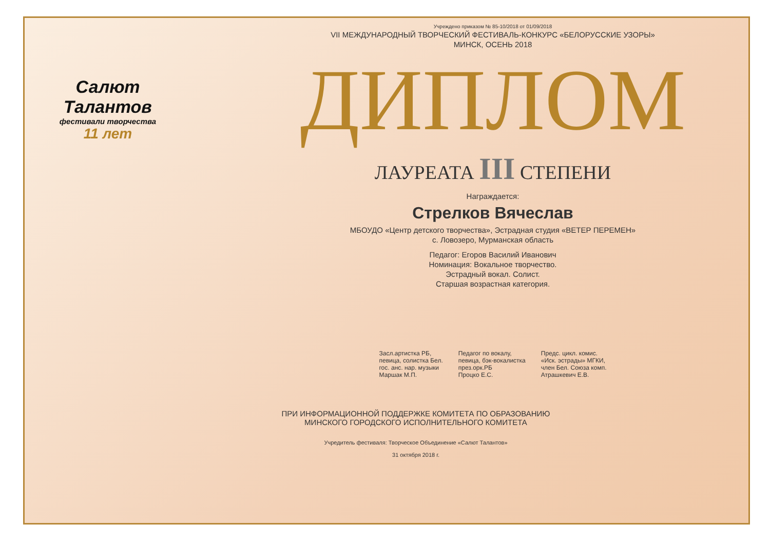Салют Талантов
фестивали творчества
11 лет
Учреждено приказом № 85-10/2018 от 01/09/2018
VII МЕЖДУНАРОДНЫЙ ТВОРЧЕСКИЙ ФЕСТИВАЛЬ-КОНКУРС «БЕЛОРУССКИЕ УЗОРЫ»
МИНСК, ОСЕНЬ 2018
ДИПЛОМ
ЛАУРЕАТА III СТЕПЕНИ
Награждается:
Стрелков Вячеслав
МБОУДО «Центр детского творчества», Эстрадная студия «ВЕТЕР ПЕРЕМЕН»
с. Ловозеро, Мурманская область
Педагог: Егоров Василий Иванович
Номинация: Вокальное творчество.
Эстрадный вокал. Солист.
Старшая возрастная категория.
Засл.артистка РБ,
певица, солистка Бел.
гос. анс. нар. музыки
Маршак М.П.
Педагог по вокалу,
певица, бэк-вокалистка
през.орк.РБ
Процко Е.С.
Предс. цикл. комис.
«Иск. эстрады» МГКИ,
член Бел. Союза комп.
Атрашкевич Е.В.
ПРИ ИНФОРМАЦИОННОЙ ПОДДЕРЖКЕ КОМИТЕТА ПО ОБРАЗОВАНИЮ
МИНСКОГО ГОРОДСКОГО ИСПОЛНИТЕЛЬНОГО КОМИТЕТА
Учредитель фестиваля: Творческое Объединение «Салют Талантов»
31 октября 2018 г.